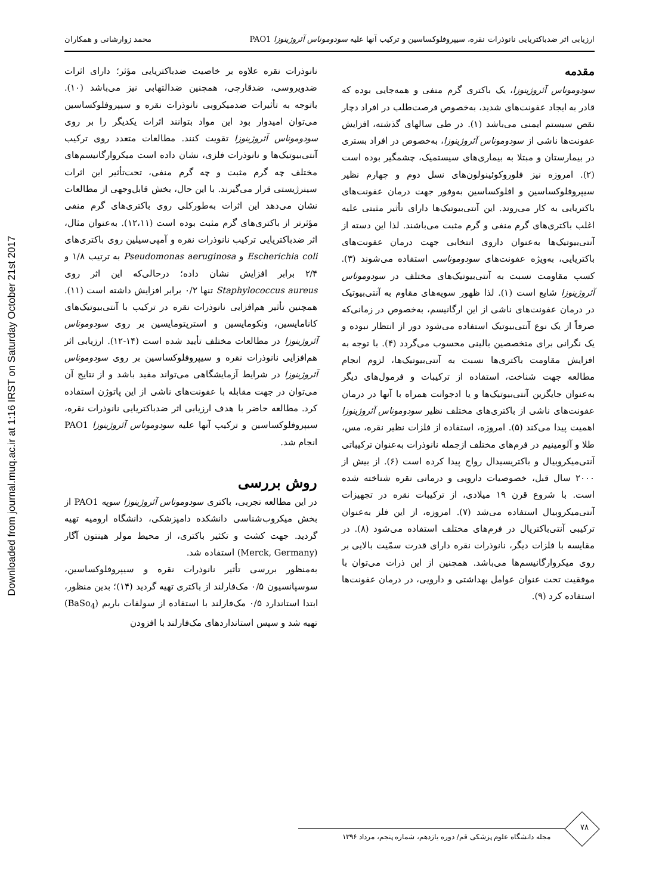Downloaded from journal.muq.ac.ir at 1:16 IRST on Saturday October 21st 2017
ارزیابی اثر ضدباکتریایی نانوذرات نقره، سیپروفلوکساسین و ترکیب آنها علیه سودوموناس آئروژینوزا PAO1 محمد زوارشانی و همکاران
مقدمه
سودوموناس آئروژینوزا، یک باکتری گرم منفی و همه‌جایی بوده که قادر به ایجاد عفونت‌های شدید، به‌خصوص فرصت‌طلب در افراد دچار نقص سیستم ایمنی می‌باشد (۱). در طی سالهای گذشته، افزایش عفونت‌ها ناشی از سودوموناس آئروژینوزا، به‌خصوص در افراد بستری در بیمارستان و مبتلا به بیماری‌های سیستمیک، چشمگیر بوده است (۲). امروزه نیز فلوروکوئینولون‌های نسل دوم و چهارم نظیر سیپروفلوکساسین و افلوکساسین به‌وفور جهت درمان عفونت‌های باکتریایی به کار می‌روند. این آنتی‌بیوتیک‌ها دارای تأثیر مثبتی علیه اغلب باکتری‌های گرم منفی و گرم مثبت می‌باشند. لذا این دسته از آنتی‌بیوتیک‌ها به‌عنوان داروی انتخابی جهت درمان عفونت‌های باکتریایی، به‌ویژه عفونت‌های سودوموناسی استفاده می‌شوند (۳). کسب مقاومت نسبت به آنتی‌بیوتیک‌های مختلف در سودوموناس آئروژینوزا شایع است (۱). لذا ظهور سویه‌های مقاوم به آنتی‌بیوتیک در درمان عفونت‌های ناشی از این ارگانیسم، به‌خصوص در زمانی‌که صرفاً از یک نوع آنتی‌بیوتیک استفاده می‌شود دور از انتظار نبوده و یک نگرانی برای متخصصین بالینی محسوب می‌گردد (۴). با توجه به افزایش مقاومت باکتری‌ها نسبت به آنتی‌بیوتیک‌ها، لزوم انجام مطالعه جهت شناخت، استفاده از ترکیبات و فرمول‌های دیگر به‌عنوان جایگزین آنتی‌بیوتیک‌ها و یا ادجوانت همراه با آنها در درمان عفونت‌های ناشی از باکتری‌های مختلف نظیر سودوموناس آئروژینوزا اهمیت پیدا می‌کند (۵). امروزه، استفاده از فلزات نظیر نقره، مس، طلا و آلومینیم در فرم‌های مختلف ازجمله نانوذرات به‌عنوان ترکیباتی آنتی‌میکروبیال و باکتریسیدال رواج پیدا کرده است (۶). از بیش از ۲۰۰۰ سال قبل، خصوصیات دارویی و درمانی نقره شناخته شده است. با شروع قرن ۱۹ میلادی، از ترکیبات نقره در تجهیزات آنتی‌میکروبیال استفاده می‌شد (۷). امروزه، از این فلز به‌عنوان ترکیبی آنتی‌باکتریال در فرم‌های مختلف استفاده می‌شود (۸). در مقایسه با فلزات دیگر، نانوذرات نقره دارای قدرت سمّیت بالایی بر روی میکروارگانیسم‌ها می‌باشد. همچنین از این ذرات می‌توان با موفقیت تحت عنوان عوامل بهداشتی و دارویی، در درمان عفونت‌ها استفاده کرد (۹).
نانوذرات نقره علاوه بر خاصیت ضدباکتریایی مؤثر؛ دارای اثرات ضدویروسی، ضدقارچی، همچنین ضدالتهابی نیز می‌باشد (۱۰). باتوجه به تأثیرات ضدمیکروبی نانوذرات نقره و سیپروفلوکساسین می‌توان امیدوار بود این مواد بتوانند اثرات یکدیگر را بر روی سودوموناس آئروژینوزا تقویت کنند. مطالعات متعدد روی ترکیب آنتی‌بیوتیک‌ها و نانوذرات فلزی، نشان داده است میکروارگانیسم‌های مختلف چه گرم مثبت و چه گرم منفی، تحت‌تأثیر این اثرات سینرژیستی قرار می‌گیرند. با این حال، بخش قابل‌وجهی از مطالعات نشان می‌دهد این اثرات به‌طورکلی روی باکتری‌های گرم منفی مؤثرتر از باکتری‌های گرم مثبت بوده است (۱۲،۱۱). به‌عنوان مثال، اثر ضدباکتریایی ترکیب نانوذرات نقره و آمپی‌سیلین روی باکتری‌های Escherichia coli و Pseudomonas aeruginosa به ترتیب ۱/۸ و ۲/۴ برابر افزایش نشان داده؛ درحالی‌که این اثر روی Staphylococcus aureus تنها ۰/۲ برابر افزایش داشته است (۱۱). همچنین تأثیر هم‌افزایی نانوذرات نقره در ترکیب با آنتی‌بیوتیک‌های کانامایسین، ونکومایسین و استرپتومایسین بر روی سودوموناس آئروژینوزا در مطالعات مختلف تأیید شده است (۱۴-۱۲). ارزیابی اثر هم‌افزایی نانوذرات نقره و سیپروفلوکساسین بر روی سودوموناس آئروژینوزا در شرایط آزمایشگاهی می‌تواند مفید باشد و از نتایج آن می‌توان در جهت مقابله با عفونت‌های ناشی از این پاتوژن استفاده کرد. مطالعه حاضر با هدف ارزیابی اثر ضدباکتریایی نانوذرات نقره، سیپروفلوکساسین و ترکیب آنها علیه سودوموناس آئروژینوزا PAO1 انجام شد.
روش بررسی
در این مطالعه تجربی، باکتری سودوموناس آئروژینوزا سویه PAO1 از بخش میکروب‌شناسی دانشکده دامپزشکی، دانشگاه ارومیه تهیه گردید. جهت کشت و تکثیر باکتری، از محیط مولر هینتون آگار (Merck, Germany) استفاده شد.
به‌منظور بررسی تأثیر نانوذرات نقره و سیپروفلوکساسین، سوسپانسیون ۰/۵ مک‌فارلند از باکتری تهیه گردید (۱۴)؛ بدین منظور، ابتدا استاندارد ۰/۵ مک‌فارلند با استفاده از سولفات باریم (BaSo<sub>4</sub>) تهیه شد و سپس استانداردهای مک‌فارلند با افزودن
۷۸
مجله دانشگاه علوم پزشکی قم/ دوره یازدهم، شماره پنجم، مرداد ۱۳۹۶